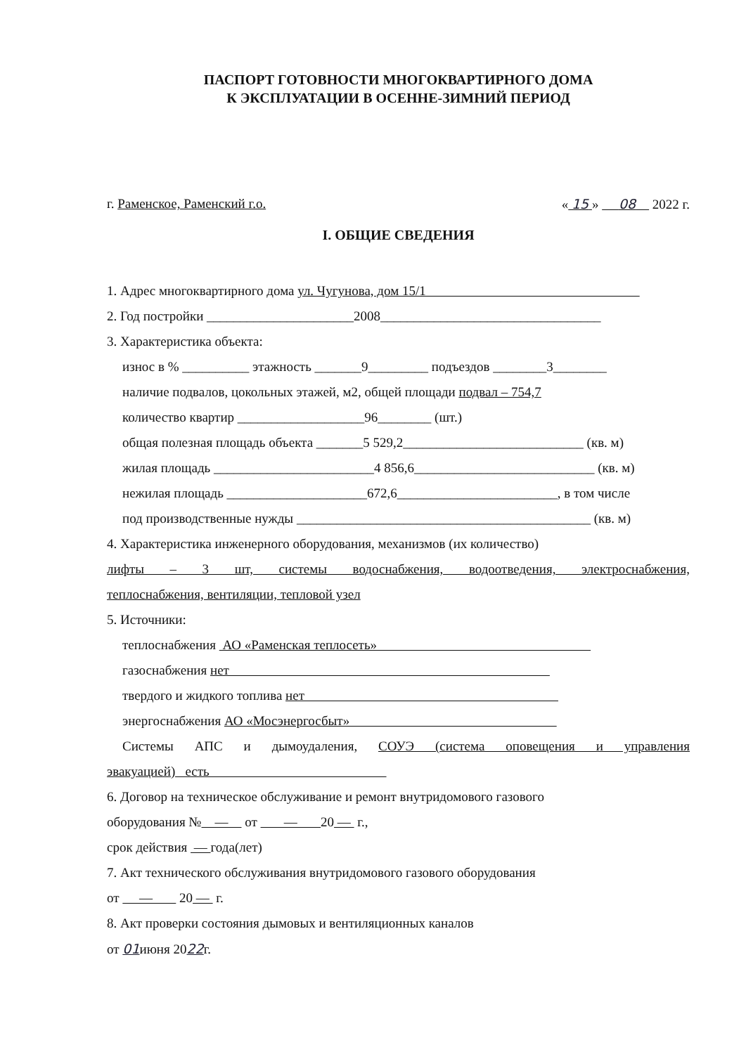ПАСПОРТ ГОТОВНОСТИ МНОГОКВАРТИРНОГО ДОМА
К ЭКСПЛУАТАЦИИ В ОСЕННЕ-ЗИМНИЙ ПЕРИОД
г. Раменское, Раменский г.о. « 15 » 08 2022 г.
I. ОБЩИЕ СВЕДЕНИЯ
1. Адрес многоквартирного дома ул. Чугунова, дом 15/1
2. Год постройки ______________________2008_________________________________
3. Характеристика объекта:
износ в % __________ этажность _______9_________ подъездов ________3________
наличие подвалов, цокольных этажей, м2, общей площади подвал – 754,7
количество квартир ___________________96________ (шт.)
общая полезная площадь объекта _______5 529,2___________________________ (кв. м)
жилая площадь ________________________4 856,6___________________________ (кв. м)
нежилая площадь _____________________672,6________________________, в том числе
под производственные нужды ____________________________________________ (кв. м)
4. Характеристика инженерного оборудования, механизмов (их количество)
лифты – 3 шт, системы водоснабжения, водоотведения, электроснабжения,
теплоснабжения, вентиляции, тепловой узел
5. Источники:
теплоснабжения АО «Раменская теплосеть»
газоснабжения нет
твердого и жидкого топлива нет
энергоснабжения АО «Мосэнергосбыт»
Системы АПС и дымоудаления, СОУЭ (система оповещения и управления
эвакуацией) есть
6. Договор на техническое обслуживание и ремонт внутридомового газового
оборудования № — от — 20 — г.,
срок действия — года(лет)
7. Акт технического обслуживания внутридомового газового оборудования
от — 20 — г.
8. Акт проверки состояния дымовых и вентиляционных каналов
от 01июня 2022г.